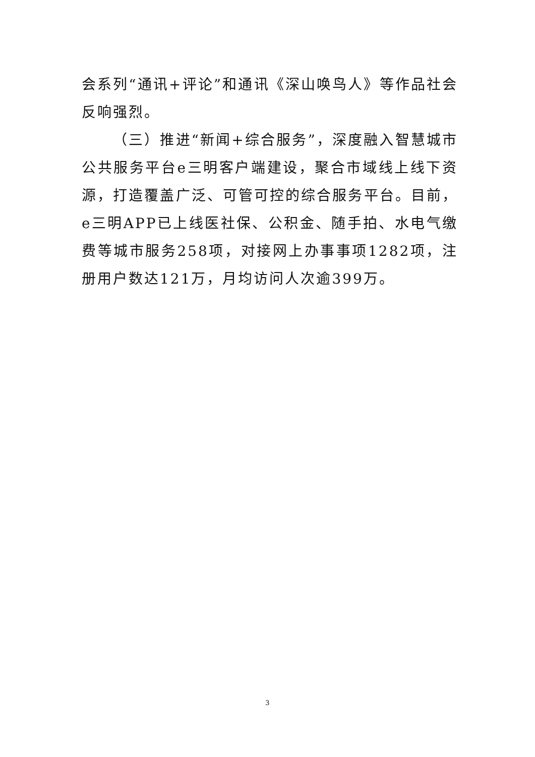会系列“通讯+评论”和通讯《深山唤鸟人》等作品社会反响强烈。
（三）推进“新闻+综合服务”，深度融入智慧城市公共服务平台e三明客户端建设，聚合市域线上线下资源，打造覆盖广泛、可管可控的综合服务平台。目前，e三明APP已上线医社保、公积金、随手拍、水电气缴费等城市服务258项，对接网上办事事项1282项，注册用户数达121万，月均访问人次逾399万。
3